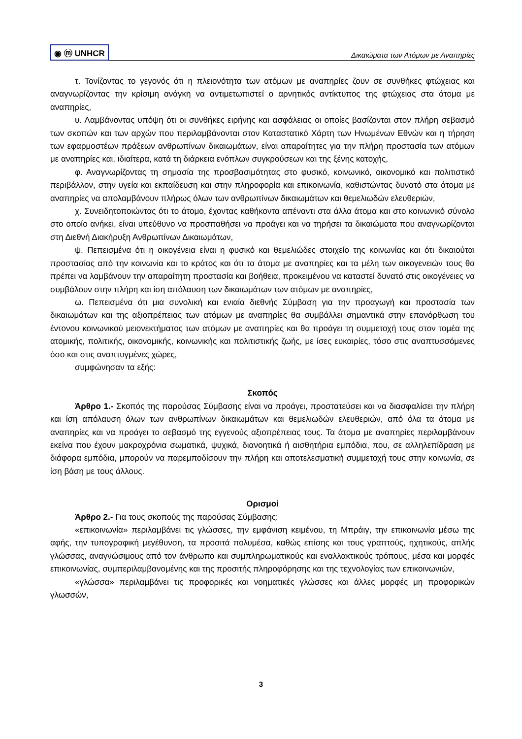◉ ⓜ UNHCR Δικαιώματα των Ατόμων με Αναπηρίες
τ. Τονίζοντας το γεγονός ότι η πλειονότητα των ατόμων με αναπηρίες ζουν σε συνθήκες φτώχειας και αναγνωρίζοντας την κρίσιμη ανάγκη να αντιμετωπιστεί ο αρνητικός αντίκτυπος της φτώχειας στα άτομα με αναπηρίες,
υ. Λαμβάνοντας υπόψη ότι οι συνθήκες ειρήνης και ασφάλειας οι οποίες βασίζονται στον πλήρη σεβασμό των σκοπών και των αρχών που περιλαμβάνονται στον Καταστατικό Χάρτη των Ηνωμένων Εθνών και η τήρηση των εφαρμοστέων πράξεων ανθρωπίνων δικαιωμάτων, είναι απαραίτητες για την πλήρη προστασία των ατόμων με αναπηρίες και, ιδιαίτερα, κατά τη διάρκεια ενόπλων συγκρούσεων και της ξένης κατοχής,
φ. Αναγνωρίζοντας τη σημασία της προσβασιμότητας στο φυσικό, κοινωνικό, οικονομικό και πολιτιστικό περιβάλλον, στην υγεία και εκπαίδευση και στην πληροφορία και επικοινωνία, καθιστώντας δυνατό στα άτομα με αναπηρίες να απολαμβάνουν πλήρως όλων των ανθρωπίνων δικαιωμάτων και θεμελιωδών ελευθεριών,
χ. Συνειδητοποιώντας ότι το άτομο, έχοντας καθήκοντα απέναντι στα άλλα άτομα και στο κοινωνικό σύνολο στο οποίο ανήκει, είναι υπεύθυνο να προσπαθήσει να προάγει και να τηρήσει τα δικαιώματα που αναγνωρίζονται στη Διεθνή Διακήρυξη Ανθρωπίνων Δικαιωμάτων,
ψ. Πεπεισμένα ότι η οικογένεια είναι η φυσικό και θεμελιώδες στοιχείο της κοινωνίας και ότι δικαιούται προστασίας από την κοινωνία και το κράτος και ότι τα άτομα με αναπηρίες και τα μέλη των οικογενειών τους θα πρέπει να λαμβάνουν την απαραίτητη προστασία και βοήθεια, προκειμένου να καταστεί δυνατό στις οικογένειες να συμβάλουν στην πλήρη και ίση απόλαυση των δικαιωμάτων των ατόμων με αναπηρίες,
ω. Πεπεισμένα ότι μια συνολική και ενιαία διεθνής Σύμβαση για την προαγωγή και προστασία των δικαιωμάτων και της αξιοπρέπειας των ατόμων με αναπηρίες θα συμβάλλει σημαντικά στην επανόρθωση του έντονου κοινωνικού μειονεκτήματος των ατόμων με αναπηρίες και θα προάγει τη συμμετοχή τους στον τομέα της ατομικής, πολιτικής, οικονομικής, κοινωνικής και πολιτιστικής ζωής, με ίσες ευκαιρίες, τόσο στις αναπτυσσόμενες όσο και στις αναπτυγμένες χώρες,
συμφώνησαν τα εξής:
Σκοπός
Άρθρο 1.- Σκοπός της παρούσας Σύμβασης είναι να προάγει, προστατεύσει και να διασφαλίσει την πλήρη και ίση απόλαυση όλων των ανθρωπίνων δικαιωμάτων και θεμελιωδών ελευθεριών, από όλα τα άτομα με αναπηρίες και να προάγει το σεβασμό της εγγενούς αξιοπρέπειας τους. Τα άτομα με αναπηρίες περιλαμβάνουν εκείνα που έχουν μακροχρόνια σωματικά, ψυχικά, διανοητικά ή αισθητήρια εμπόδια, που, σε αλληλεπίδραση με διάφορα εμπόδια, μπορούν να παρεμποδίσουν την πλήρη και αποτελεσματική συμμετοχή τους στην κοινωνία, σε ίση βάση με τους άλλους.
Ορισμοί
Άρθρο 2.- Για τους σκοπούς της παρούσας Σύμβασης:
«επικοινωνία» περιλαμβάνει τις γλώσσες, την εμφάνιση κειμένου, τη Μπράιγ, την επικοινωνία μέσω της αφής, την τυπογραφική μεγέθυνση, τα προσιτά πολυμέσα, καθώς επίσης και τους γραπτούς, ηχητικούς, απλής γλώσσας, αναγνώσιμους από τον άνθρωπο και συμπληρωματικούς και εναλλακτικούς τρόπους, μέσα και μορφές επικοινωνίας, συμπεριλαμβανομένης και της προσιτής πληροφόρησης και της τεχνολογίας των επικοινωνιών,
«γλώσσα» περιλαμβάνει τις προφορικές και νοηματικές γλώσσες και άλλες μορφές μη προφορικών γλωσσών,
3